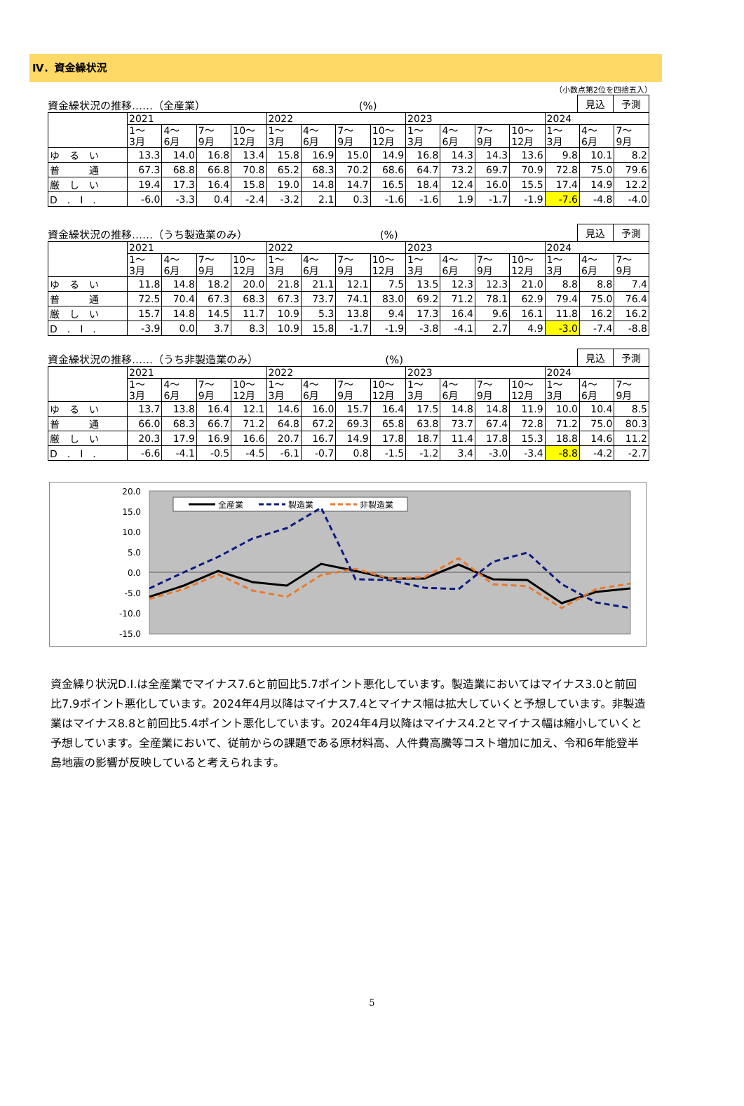Ⅳ．資金繰状況
（小数点第2位を四捨五入）
資金繰状況の推移……（全産業） (%)
見込 予測
| | 2021 | | | | 2022 | | | | 2023 | | | | 2024 | | |
| --- | --- | --- | --- | --- | --- | --- | --- | --- | --- | --- | --- | --- | --- | --- | --- |
| | 1～ 3月 | 4～ 6月 | 7～ 9月 | 10～ 12月 | 1～ 3月 | 4～ 6月 | 7～ 9月 | 10～ 12月 | 1～ 3月 | 4～ 6月 | 7～ 9月 | 10～ 12月 | 1～ 3月 | 4～ 6月 | 7～ 9月 |
| ゆ る い | 13.3 | 14.0 | 16.8 | 13.4 | 15.8 | 16.9 | 15.0 | 14.9 | 16.8 | 14.3 | 14.3 | 13.6 | 9.8 | 10.1 | 8.2 |
| 普 通 | 67.3 | 68.8 | 66.8 | 70.8 | 65.2 | 68.3 | 70.2 | 68.6 | 64.7 | 73.2 | 69.7 | 70.9 | 72.8 | 75.0 | 79.6 |
| 厳 し い | 19.4 | 17.3 | 16.4 | 15.8 | 19.0 | 14.8 | 14.7 | 16.5 | 18.4 | 12.4 | 16.0 | 15.5 | 17.4 | 14.9 | 12.2 |
| D . I . | -6.0 | -3.3 | 0.4 | -2.4 | -3.2 | 2.1 | 0.3 | -1.6 | -1.6 | 1.9 | -1.7 | -1.9 | -7.6 | -4.8 | -4.0 |
資金繰状況の推移……（うち製造業のみ） (%)
見込 予測
| | 2021 | | | | 2022 | | | | 2023 | | | | 2024 | | |
| --- | --- | --- | --- | --- | --- | --- | --- | --- | --- | --- | --- | --- | --- | --- | --- |
| | 1～ 3月 | 4～ 6月 | 7～ 9月 | 10～ 12月 | 1～ 3月 | 4～ 6月 | 7～ 9月 | 10～ 12月 | 1～ 3月 | 4～ 6月 | 7～ 9月 | 10～ 12月 | 1～ 3月 | 4～ 6月 | 7～ 9月 |
| ゆ る い | 11.8 | 14.8 | 18.2 | 20.0 | 21.8 | 21.1 | 12.1 | 7.5 | 13.5 | 12.3 | 12.3 | 21.0 | 8.8 | 8.8 | 7.4 |
| 普 通 | 72.5 | 70.4 | 67.3 | 68.3 | 67.3 | 73.7 | 74.1 | 83.0 | 69.2 | 71.2 | 78.1 | 62.9 | 79.4 | 75.0 | 76.4 |
| 厳 し い | 15.7 | 14.8 | 14.5 | 11.7 | 10.9 | 5.3 | 13.8 | 9.4 | 17.3 | 16.4 | 9.6 | 16.1 | 11.8 | 16.2 | 16.2 |
| D . I . | -3.9 | 0.0 | 3.7 | 8.3 | 10.9 | 15.8 | -1.7 | -1.9 | -3.8 | -4.1 | 2.7 | 4.9 | -3.0 | -7.4 | -8.8 |
資金繰状況の推移……（うち非製造業のみ） (%)
見込 予測
| | 2021 | | | | 2022 | | | | 2023 | | | | 2024 | | |
| --- | --- | --- | --- | --- | --- | --- | --- | --- | --- | --- | --- | --- | --- | --- | --- |
| | 1～ 3月 | 4～ 6月 | 7～ 9月 | 10～ 12月 | 1～ 3月 | 4～ 6月 | 7～ 9月 | 10～ 12月 | 1～ 3月 | 4～ 6月 | 7～ 9月 | 10～ 12月 | 1～ 3月 | 4～ 6月 | 7～ 9月 |
| ゆ る い | 13.7 | 13.8 | 16.4 | 12.1 | 14.6 | 16.0 | 15.7 | 16.4 | 17.5 | 14.8 | 14.8 | 11.9 | 10.0 | 10.4 | 8.5 |
| 普 通 | 66.0 | 68.3 | 66.7 | 71.2 | 64.8 | 67.2 | 69.3 | 65.8 | 63.8 | 73.7 | 67.4 | 72.8 | 71.2 | 75.0 | 80.3 |
| 厳 し い | 20.3 | 17.9 | 16.9 | 16.6 | 20.7 | 16.7 | 14.9 | 17.8 | 18.7 | 11.4 | 17.8 | 15.3 | 18.8 | 14.6 | 11.2 |
| D . I . | -6.6 | -4.1 | -0.5 | -4.5 | -6.1 | -0.7 | 0.8 | -1.5 | -1.2 | 3.4 | -3.0 | -3.4 | -8.8 | -4.2 | -2.7 |
20.0
15.0
10.0
5.0
0.0
-5.0
-10.0
-15.0
全産業
製造業
非製造業
資金繰り状況D.I.は全産業でマイナス7.6と前回比5.7ポイント悪化しています。製造業においてはマイナス3.0と前回比7.9ポイント悪化しています。2024年4月以降はマイナス7.4とマイナス幅は拡大していくと予想しています。非製造業はマイナス8.8と前回比5.4ポイント悪化しています。2024年4月以降はマイナス4.2とマイナス幅は縮小していくと予想しています。全産業において、従前からの課題である原材料高、人件費高騰等コスト増加に加え、令和6年能登半島地震の影響が反映していると考えられます。
5